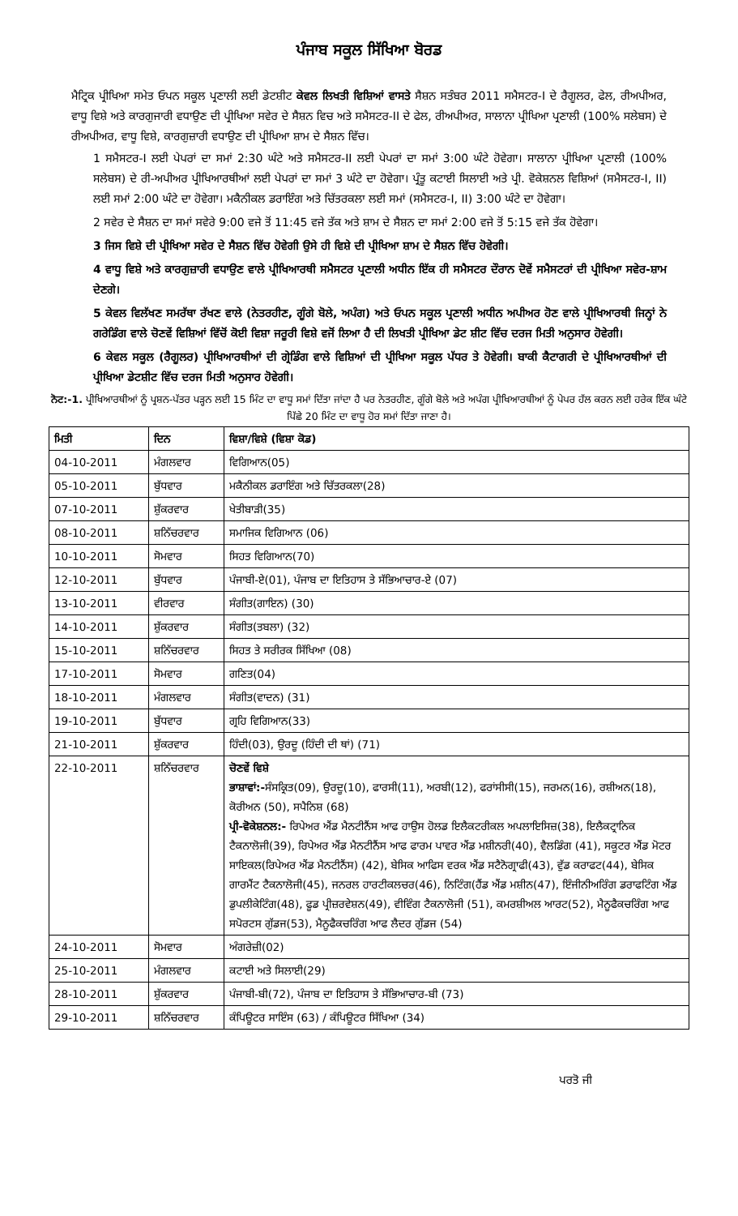ਪੰਜਾਬ ਸਕੂਲ ਸਿੱਖਿਆ ਬੋਰਡ
ਮੈਟ੍ਰਿਕ ਪ੍ਰੀਖਿਆ ਸਮੇਤ ਓਪਨ ਸਕੂਲ ਪ੍ਰਣਾਲੀ ਲਈ ਡੇਟਸ਼ੀਟ ਕੇਵਲ ਲਿਖਤੀ ਵਿਸ਼ਿਆਂ ਵਾਸਤੇ ਸੈਸ਼ਨ ਸਤੰਬਰ 2011 ਸਮੈਸਟਰ-I ਦੇ ਰੈਗੂਲਰ, ਫੇਲ, ਰੀਅਪੀਅਰ, ਵਾਧੂ ਵਿਸ਼ੇ ਅਤੇ ਕਾਰਗੁਜਾਰੀ ਵਧਾਉਣ ਦੀ ਪ੍ਰੀਖਿਆ ਸਵੇਰ ਦੇ ਸੈਸ਼ਨ ਵਿਚ ਅਤੇ ਸਮੈਸਟਰ-II ਦੇ ਫੇਲ, ਰੀਅਪੀਅਰ, ਸਾਲਾਨਾ ਪ੍ਰੀਖਿਆ ਪ੍ਰਣਾਲੀ (100% ਸਲੇਬਸ) ਦੇ ਰੀਅਪੀਅਰ, ਵਾਧੂ ਵਿਸ਼ੇ, ਕਾਰਗੁਜ਼ਾਰੀ ਵਧਾਉਣ ਦੀ ਪ੍ਰੀਖਿਆ ਸ਼ਾਮ ਦੇ ਸੈਸ਼ਨ ਵਿੱਚ।
1 ਸਮੈਸਟਰ-I ਲਈ ਪੇਪਰਾਂ ਦਾ ਸਮਾਂ 2:30 ਘੰਟੇ ਅਤੇ ਸਮੈਸਟਰ-II ਲਈ ਪੇਪਰਾਂ ਦਾ ਸਮਾਂ 3:00 ਘੰਟੇ ਹੋਵੇਗਾ। ਸਾਲਾਨਾ ਪ੍ਰੀਖਿਆ ਪ੍ਰਣਾਲੀ (100% ਸਲੇਬਸ) ਦੇ ਰੀ-ਅਪੀਅਰ ਪ੍ਰੀਖਿਆਰਥੀਆਂ ਲਈ ਪੇਪਰਾਂ ਦਾ ਸਮਾਂ 3 ਘੰਟੇ ਦਾ ਹੋਵੇਗਾ। ਪ੍ਰੰਤੂ ਕਟਾਈ ਸਿਲਾਈ ਅਤੇ ਪ੍ਰੀ. ਵੋਕੇਸ਼ਨਲ ਵਿਸ਼ਿਆਂ (ਸਮੈਸਟਰ-I, II) ਲਈ ਸਮਾਂ 2:00 ਘੰਟੇ ਦਾ ਹੋਵੇਗਾ। ਮਕੈਨੀਕਲ ਡਰਾਇੰਗ ਅਤੇ ਚਿੱਤਰਕਲਾ ਲਈ ਸਮਾਂ (ਸਮੈਸਟਰ-I, II) 3:00 ਘੰਟੇ ਦਾ ਹੋਵੇਗਾ।
2 ਸਵੇਰ ਦੇ ਸੈਸ਼ਨ ਦਾ ਸਮਾਂ ਸਵੇਰੇ 9:00 ਵਜੇ ਤੋਂ 11:45 ਵਜੇ ਤੱਕ ਅਤੇ ਸ਼ਾਮ ਦੇ ਸੈਸ਼ਨ ਦਾ ਸਮਾਂ 2:00 ਵਜੇ ਤੋਂ 5:15 ਵਜੇ ਤੱਕ ਹੋਵੇਗਾ।
3 ਜਿਸ ਵਿਸ਼ੇ ਦੀ ਪ੍ਰੀਖਿਆ ਸਵੇਰ ਦੇ ਸੈਸ਼ਨ ਵਿੱਚ ਹੋਵੇਗੀ ਉਸੇ ਹੀ ਵਿਸ਼ੇ ਦੀ ਪ੍ਰੀਖਿਆ ਸ਼ਾਮ ਦੇ ਸੈਸ਼ਨ ਵਿੱਚ ਹੋਵੇਗੀ।
4 ਵਾਧੂ ਵਿਸ਼ੇ ਅਤੇ ਕਾਰਗੁਜ਼ਾਰੀ ਵਧਾਉਣ ਵਾਲੇ ਪ੍ਰੀਖਿਆਰਥੀ ਸਮੈਸਟਰ ਪ੍ਰਣਾਲੀ ਅਧੀਨ ਇੱਕ ਹੀ ਸਮੈਸਟਰ ਦੌਰਾਨ ਦੋਵੇਂ ਸਮੈਸਟਰਾਂ ਦੀ ਪ੍ਰੀਖਿਆ ਸਵੇਰ-ਸ਼ਾਮ ਦੇਣਗੇ।
5 ਕੇਵਲ ਵਿਲੱਖਣ ਸਮਰੱਥਾ ਰੱਖਣ ਵਾਲੇ (ਨੇਤਰਹੀਣ, ਗੂੰਗੇ ਬੋਲੇ, ਅਪੰਗ) ਅਤੇ ਓਪਨ ਸਕੂਲ ਪ੍ਰਣਾਲੀ ਅਧੀਨ ਅਪੀਅਰ ਹੋਣ ਵਾਲੇ ਪ੍ਰੀਖਿਆਰਥੀ ਜਿਨ੍ਹਾਂ ਨੇ ਗਰੇਡਿੰਗ ਵਾਲੇ ਚੋਣਵੇਂ ਵਿਸ਼ਿਆਂ ਵਿੱਚੋਂ ਕੋਈ ਵਿਸ਼ਾ ਜਰੂਰੀ ਵਿਸ਼ੇ ਵਜੋਂ ਲਿਆ ਹੈ ਦੀ ਲਿਖਤੀ ਪ੍ਰੀਖਿਆ ਡੇਟ ਸ਼ੀਟ ਵਿੱਚ ਦਰਜ ਮਿਤੀ ਅਨੁਸਾਰ ਹੋਵੇਗੀ।
6 ਕੇਵਲ ਸਕੂਲ (ਰੈਗੂਲਰ) ਪ੍ਰੀਖਿਆਰਥੀਆਂ ਦੀ ਗ੍ਰੇਡਿੰਗ ਵਾਲੇ ਵਿਸ਼ਿਆਂ ਦੀ ਪ੍ਰੀਖਿਆ ਸਕੂਲ ਪੱਧਰ ਤੇ ਹੋਵੇਗੀ। ਬਾਕੀ ਕੈਟਾਗਰੀ ਦੇ ਪ੍ਰੀਖਿਆਰਥੀਆਂ ਦੀ ਪ੍ਰੀਖਿਆ ਡੇਟਸ਼ੀਟ ਵਿੱਚ ਦਰਜ ਮਿਤੀ ਅਨੁਸਾਰ ਹੋਵੇਗੀ।
ਨੋਟ:-1. ਪ੍ਰੀਖਿਆਰਥੀਆਂ ਨੂੰ ਪ੍ਰਸ਼ਨ-ਪੱਤਰ ਪੜ੍ਹਨ ਲਈ 15 ਮਿੰਟ ਦਾ ਵਾਧੂ ਸਮਾਂ ਦਿੱਤਾ ਜਾਂਦਾ ਹੈ ਪਰ ਨੇਤਰਹੀਣ, ਗੂੰਗੇ ਬੋਲੇ ਅਤੇ ਅਪੰਗ ਪ੍ਰੀਖਿਆਰਥੀਆਂ ਨੂੰ ਪੇਪਰ ਹੱਲ ਕਰਨ ਲਈ ਹਰੇਕ ਇੱਕ ਘੰਟੇ ਪਿੱਛੇ 20 ਮਿੰਟ ਦਾ ਵਾਧੂ ਹੋਰ ਸਮਾਂ ਦਿੱਤਾ ਜਾਣਾ ਹੈ।
| ਮਿਤੀ | ਦਿਨ | ਵਿਸ਼ਾ/ਵਿਸ਼ੇ (ਵਿਸ਼ਾ ਕੋਡ) |
| --- | --- | --- |
| 04-10-2011 | ਮੰਗਲਵਾਰ | ਵਿਗਿਆਨ(05) |
| 05-10-2011 | ਬੁੱਧਵਾਰ | ਮਕੈਨੀਕਲ ਡਰਾਇੰਗ ਅਤੇ ਚਿੱਤਰਕਲਾ(28) |
| 07-10-2011 | ਸ਼ੁੱਕਰਵਾਰ | ਖੇਤੀਬਾੜੀ(35) |
| 08-10-2011 | ਸ਼ਨਿੱਚਰਵਾਰ | ਸਮਾਜਿਕ ਵਿਗਿਆਨ (06) |
| 10-10-2011 | ਸੋਮਵਾਰ | ਸਿਹਤ ਵਿਗਿਆਨ(70) |
| 12-10-2011 | ਬੁੱਧਵਾਰ | ਪੰਜਾਬੀ-ਏ(01), ਪੰਜਾਬ ਦਾ ਇਤਿਹਾਸ ਤੇ ਸੱਭਿਆਚਾਰ-ਏ (07) |
| 13-10-2011 | ਵੀਰਵਾਰ | ਸੰਗੀਤ(ਗਾਇਨ) (30) |
| 14-10-2011 | ਸ਼ੁੱਕਰਵਾਰ | ਸੰਗੀਤ(ਤਬਲਾ) (32) |
| 15-10-2011 | ਸ਼ਨਿੱਚਰਵਾਰ | ਸਿਹਤ ਤੇ ਸਰੀਰਕ ਸਿੱਖਿਆ (08) |
| 17-10-2011 | ਸੋਮਵਾਰ | ਗਣਿਤ(04) |
| 18-10-2011 | ਮੰਗਲਵਾਰ | ਸੰਗੀਤ(ਵਾਦਨ) (31) |
| 19-10-2011 | ਬੁੱਧਵਾਰ | ਗ੍ਰਹਿ ਵਿਗਿਆਨ(33) |
| 21-10-2011 | ਸ਼ੁੱਕਰਵਾਰ | ਹਿੰਦੀ(03), ਉਰਦੂ (ਹਿੰਦੀ ਦੀ ਥਾਂ) (71) |
| 22-10-2011 | ਸ਼ਨਿੱਚਰਵਾਰ | ਚੋਣਵੇਂ ਵਿਸ਼ੇ ਭਾਸ਼ਾਵਾਂ:- ਸੰਸਕ੍ਰਿਤ(09), ਉਰਦੂ(10), ਫਾਰਸੀ(11), ਅਰਬੀ(12), ਫਰਾਂਸੀਸੀ(15), ਜਰਮਨ(16), ਰਸ਼ੀਅਨ(18), ਕੋਰੀਅਨ (50), ਸਪੈਨਿਸ਼ (68) ਪ੍ਰੀ-ਵੋਕੇਸ਼ਨਲ:- ਰਿਪੇਅਰ ਐਂਡ ਮੈਨਟੀਨੈਂਸ ਆਫ ਹਾਉਸ ਹੋਲਡ ਇਲੈਕਟਰੀਕਲ ਅਪਲਾਇਸਿਜ਼(38), ਇਲੈਕਟ੍ਰਾਨਿਕ ਟੈਕਨਾਲੋਜੀ(39), ਰਿਪੇਅਰ ਐਂਡ ਮੈਨਟੀਨੈਂਸ ਆਫ ਫਾਰਮ ਪਾਵਰ ਐਂਡ ਮਸ਼ੀਨਰੀ(40), ਵੈਲਡਿੰਗ (41), ਸਕੂਟਰ ਐਂਡ ਮੋਟਰ ਸਾਇਕਲ(ਰਿਪੇਅਰ ਐਂਡ ਮੈਨਟੀਨੈਂਸ) (42), ਬੇਸਿਕ ਆਫਿਸ ਵਰਕ ਐਂਡ ਸਟੈਨੋਗ੍ਰਾਫੀ(43), ਵੁੱਡ ਕਰਾਫਟ(44), ਬੇਸਿਕ ਗਾਰਮੈਂਟ ਟੈਕਨਾਲੋਜੀ(45), ਜਨਰਲ ਹਾਰਟੀਕਲਚਰ(46), ਨਿਟਿੰਗ(ਹੈਂਡ ਐਂਡ ਮਸ਼ੀਨ(47), ਇੰਜੀਨੀਅਰਿੰਗ ਡਰਾਫਟਿੰਗ ਐਂਡ ਡੁਪਲੀਕੇਟਿੰਗ(48), ਫੂਡ ਪ੍ਰੀਜ਼ਰਵੇਸ਼ਨ(49), ਵੀਵਿੰਗ ਟੈਕਨਾਲੋਜੀ (51), ਕਮਰਸ਼ੀਅਲ ਆਰਟ(52), ਮੈਨੂਫੈਕਚਰਿੰਗ ਆਫ ਸਪੋਰਟਸ ਗੁੱਡਜ(53), ਮੈਨੂਫੈਕਚਰਿੰਗ ਆਫ ਲੈਦਰ ਗੁੱਡਜ (54) |
| 24-10-2011 | ਸੋਮਵਾਰ | ਅੰਗਰੇਜ਼ੀ(02) |
| 25-10-2011 | ਮੰਗਲਵਾਰ | ਕਟਾਈ ਅਤੇ ਸਿਲਾਈ(29) |
| 28-10-2011 | ਸ਼ੁੱਕਰਵਾਰ | ਪੰਜਾਬੀ-ਬੀ(72), ਪੰਜਾਬ ਦਾ ਇਤਿਹਾਸ ਤੇ ਸੱਭਿਆਚਾਰ-ਬੀ (73) |
| 29-10-2011 | ਸ਼ਨਿੱਚਰਵਾਰ | ਕੰਪਿਊਟਰ ਸਾਇੰਸ (63) / ਕੰਪਿਊਟਰ ਸਿੱਖਿਆ (34) |
ਪਰਤੋ ਜੀ